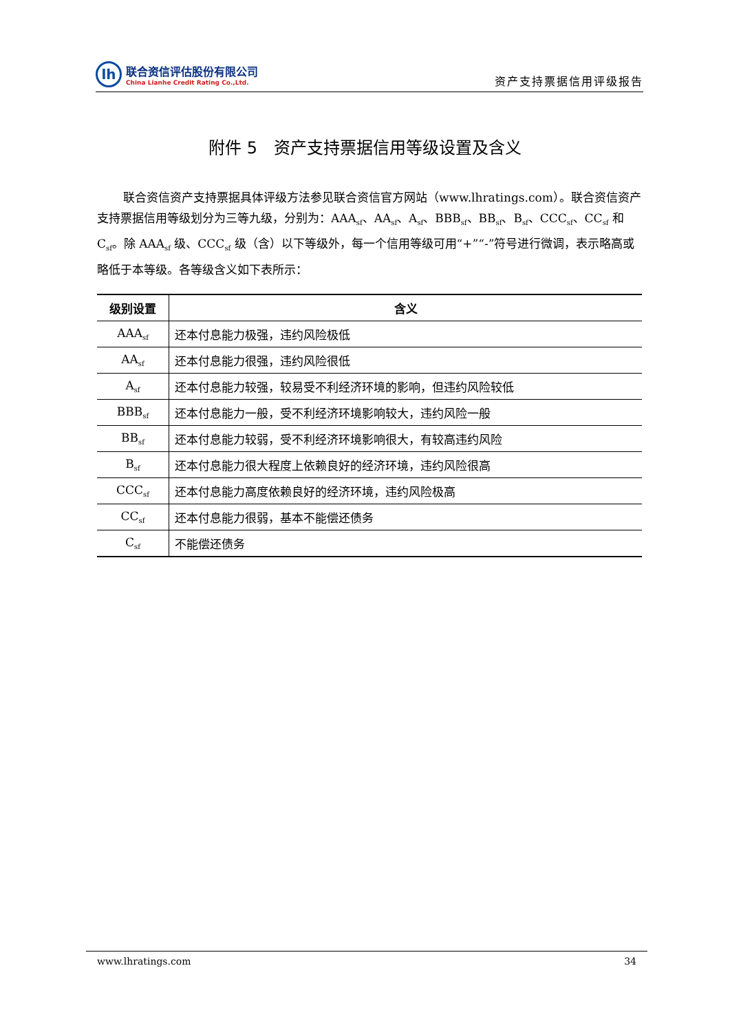lh
联合资信评估股份有限公司
China Lianhe Credit Rating Co.,Ltd.
资产支持票据信用评级报告
附件 5　资产支持票据信用等级设置及含义
联合资信资产支持票据具体评级方法参见联合资信官方网站（www.lhratings.com）。联合资信资产支持票据信用等级划分为三等九级，分别为：AAA<sub>sf</sub>、AA<sub>sf</sub>、A<sub>sf</sub>、BBB<sub>sf</sub>、BB<sub>sf</sub>、B<sub>sf</sub>、CCC<sub>sf</sub>、CC<sub>sf</sub> 和 C<sub>sf</sub>。除 AAA<sub>sf</sub> 级、CCC<sub>sf</sub> 级（含）以下等级外，每一个信用等级可用“+”“-”符号进行微调，表示略高或略低于本等级。各等级含义如下表所示：
| 级别设置 | 含义 |
| --- | --- |
| AAA<sub>sf</sub> | 还本付息能力极强，违约风险极低 |
| AA<sub>sf</sub> | 还本付息能力很强，违约风险很低 |
| A<sub>sf</sub> | 还本付息能力较强，较易受不利经济环境的影响，但违约风险较低 |
| BBB<sub>sf</sub> | 还本付息能力一般，受不利经济环境影响较大，违约风险一般 |
| BB<sub>sf</sub> | 还本付息能力较弱，受不利经济环境影响很大，有较高违约风险 |
| B<sub>sf</sub> | 还本付息能力很大程度上依赖良好的经济环境，违约风险很高 |
| CCC<sub>sf</sub> | 还本付息能力高度依赖良好的经济环境，违约风险极高 |
| CC<sub>sf</sub> | 还本付息能力很弱，基本不能偿还债务 |
| C<sub>sf</sub> | 不能偿还债务 |
www.lhratings.com 34